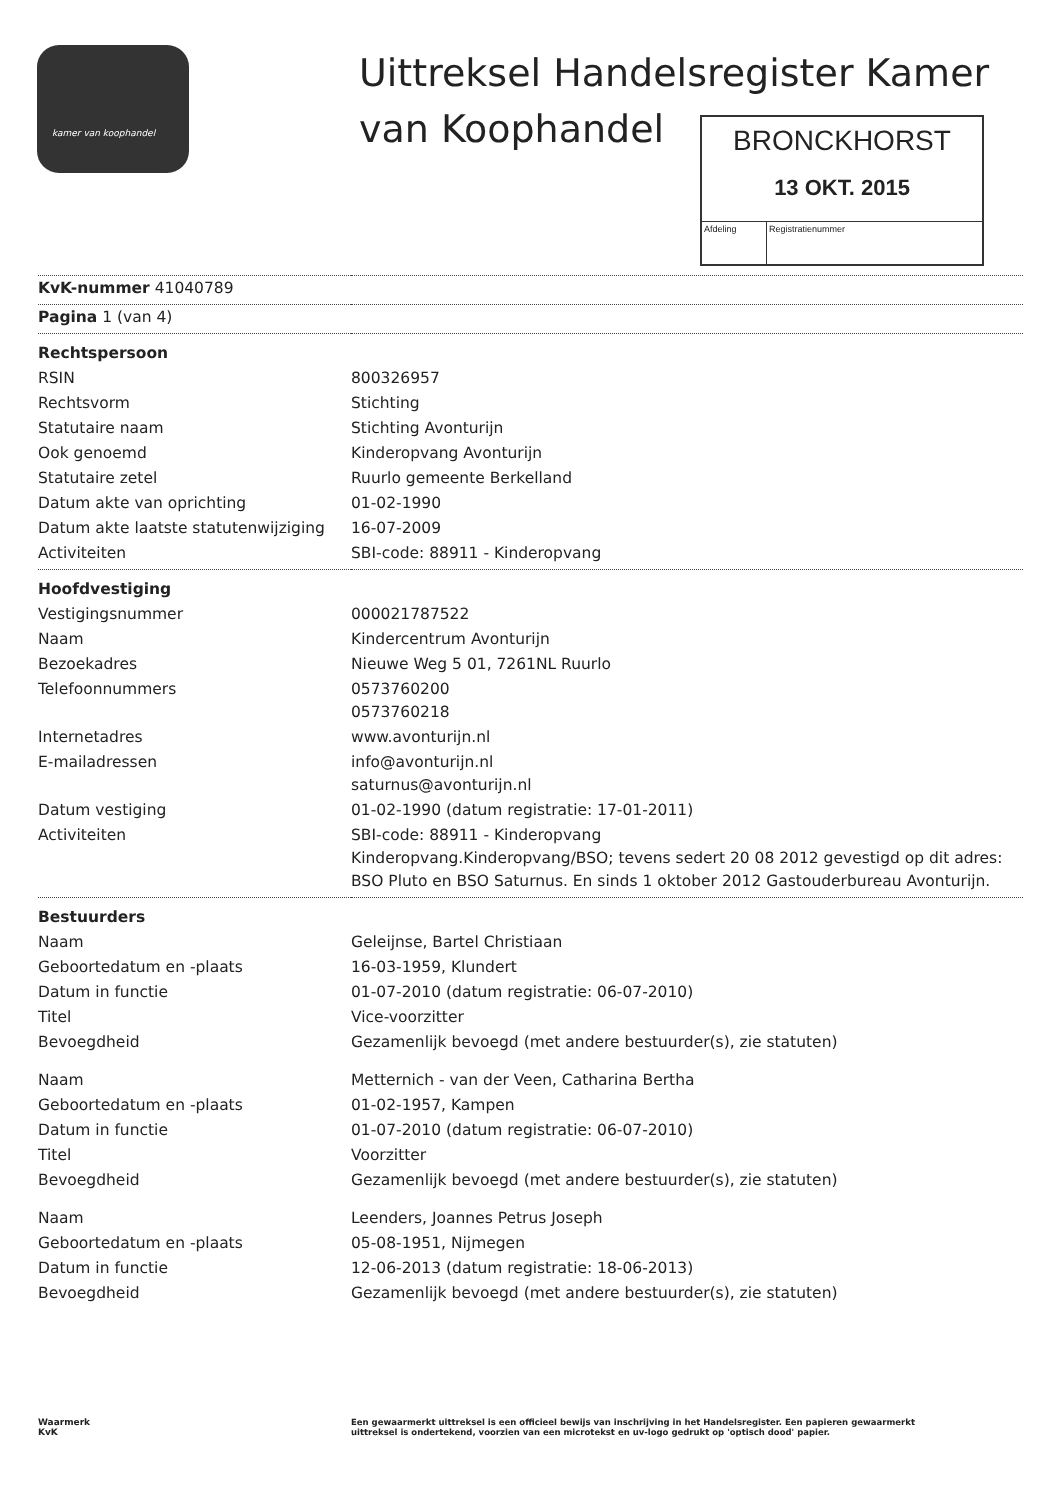kamer van koophandel
Uittreksel Handelsregister Kamer
van Koophandel
BRONCKHORST
13 OKT. 2015
Afdeling Registratienummer
| KvK-nummer 41040789 | |
| Pagina 1 (van 4) | |
| Rechtspersoon | |
| RSIN | 800326957 |
| Rechtsvorm | Stichting |
| Statutaire naam | Stichting Avonturijn |
| Ook genoemd | Kinderopvang Avonturijn |
| Statutaire zetel | Ruurlo gemeente Berkelland |
| Datum akte van oprichting | 01-02-1990 |
| Datum akte laatste statutenwijziging | 16-07-2009 |
| Activiteiten | SBI-code: 88911 - Kinderopvang |
| Hoofdvestiging | |
| Vestigingsnummer | 000021787522 |
| Naam | Kindercentrum Avonturijn |
| Bezoekadres | Nieuwe Weg 5 01, 7261NL Ruurlo |
| Telefoonnummers | 0573760200 0573760218 |
| Internetadres | www.avonturijn.nl |
| E-mailadressen | info@avonturijn.nl saturnus@avonturijn.nl |
| Datum vestiging | 01-02-1990 (datum registratie: 17-01-2011) |
| Activiteiten | SBI-code: 88911 - Kinderopvang Kinderopvang.Kinderopvang/BSO; tevens sedert 20 08 2012 gevestigd op dit adres: BSO Pluto en BSO Saturnus. En sinds 1 oktober 2012 Gastouderbureau Avonturijn. |
| Bestuurders | |
| Naam | Geleijnse, Bartel Christiaan |
| Geboortedatum en -plaats | 16-03-1959, Klundert |
| Datum in functie | 01-07-2010 (datum registratie: 06-07-2010) |
| Titel | Vice-voorzitter |
| Bevoegdheid | Gezamenlijk bevoegd (met andere bestuurder(s), zie statuten) |
| Naam | Metternich - van der Veen, Catharina Bertha |
| Geboortedatum en -plaats | 01-02-1957, Kampen |
| Datum in functie | 01-07-2010 (datum registratie: 06-07-2010) |
| Titel | Voorzitter |
| Bevoegdheid | Gezamenlijk bevoegd (met andere bestuurder(s), zie statuten) |
| Naam | Leenders, Joannes Petrus Joseph |
| Geboortedatum en -plaats | 05-08-1951, Nijmegen |
| Datum in functie | 12-06-2013 (datum registratie: 18-06-2013) |
| Bevoegdheid | Gezamenlijk bevoegd (met andere bestuurder(s), zie statuten) |
Waarmerk
KvK
Een gewaarmerkt uittreksel is een officieel bewijs van inschrijving in het Handelsregister. Een papieren gewaarmerkt uittreksel is ondertekend, voorzien van een microtekst en uv-logo gedrukt op 'optisch dood' papier.